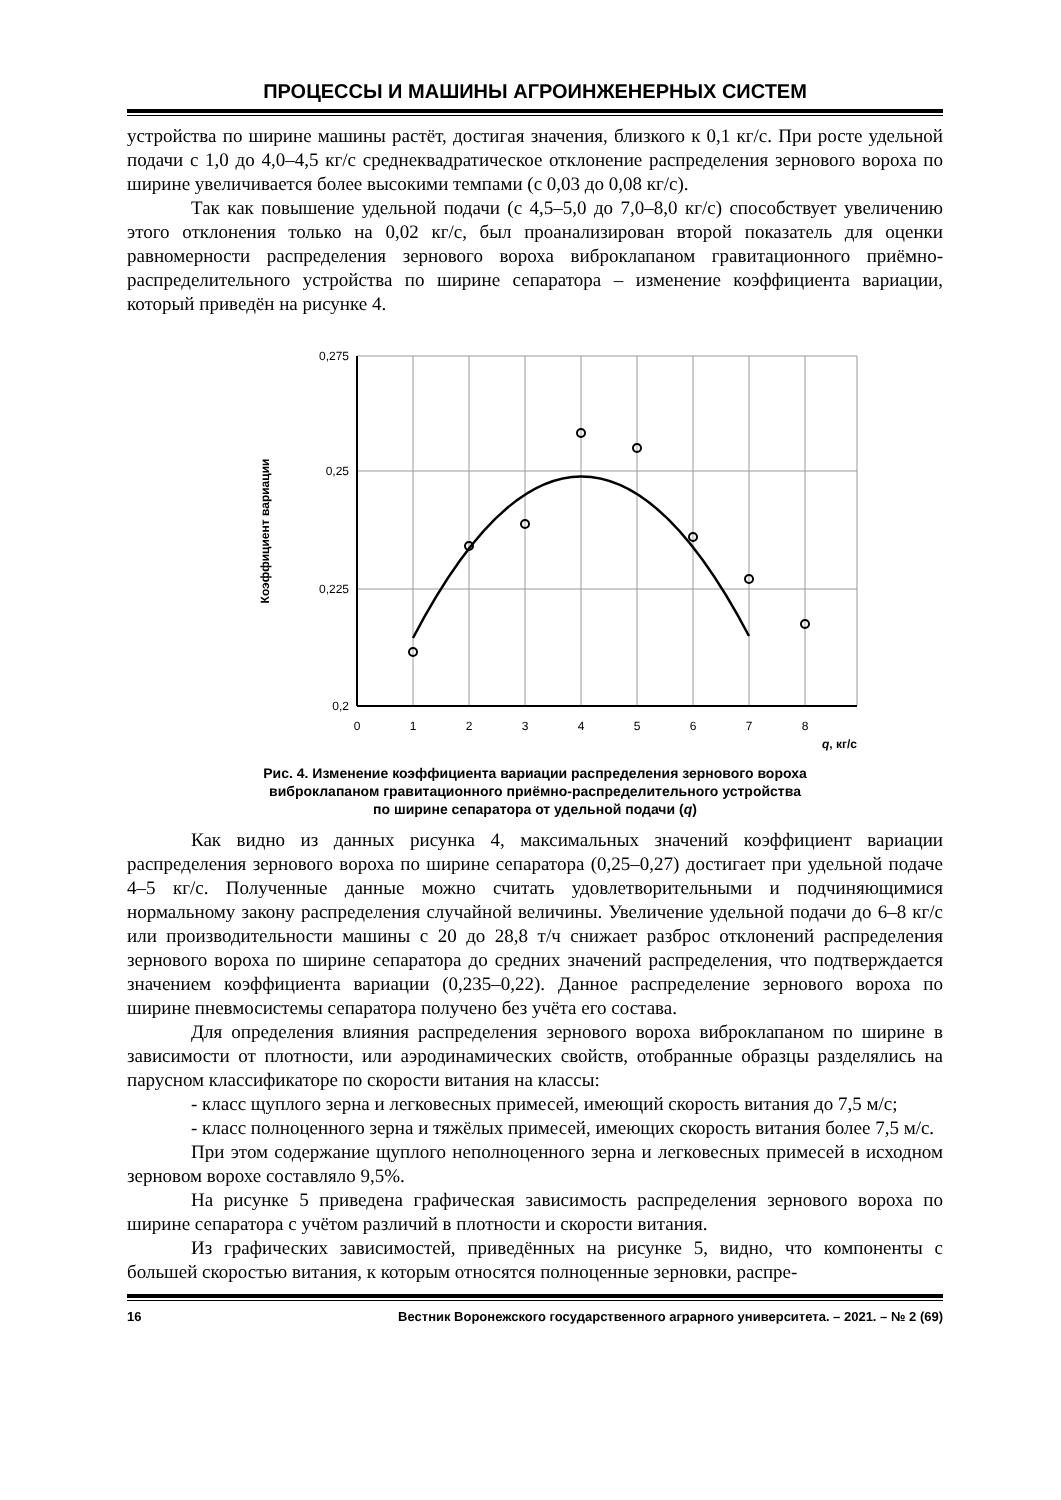ПРОЦЕССЫ И МАШИНЫ АГРОИНЖЕНЕРНЫХ СИСТЕМ
устройства по ширине машины растёт, достигая значения, близкого к 0,1 кг/с. При росте удельной подачи с 1,0 до 4,0–4,5 кг/с среднеквадратическое отклонение распределения зернового вороха по ширине увеличивается более высокими темпами (с 0,03 до 0,08 кг/с).
Так как повышение удельной подачи (с 4,5–5,0 до 7,0–8,0 кг/с) способствует увеличению этого отклонения только на 0,02 кг/с, был проанализирован второй показатель для оценки равномерности распределения зернового вороха виброклапаном гравитационного приёмно-распределительного устройства по ширине сепаратора – изменение коэффициента вариации, который приведён на рисунке 4.
0,275
0,25
0,225
0,2
0
1
2
3
4
5
6
7
8
q, кг/с
Коэффициент вариации
Рис. 4. Изменение коэффициента вариации распределения зернового вороха
виброклапаном гравитационного приёмно-распределительного устройства
по ширине сепаратора от удельной подачи (q)
Как видно из данных рисунка 4, максимальных значений коэффициент вариации распределения зернового вороха по ширине сепаратора (0,25–0,27) достигает при удельной подаче 4–5 кг/с. Полученные данные можно считать удовлетворительными и подчиняющимися нормальному закону распределения случайной величины. Увеличение удельной подачи до 6–8 кг/с или производительности машины с 20 до 28,8 т/ч снижает разброс отклонений распределения зернового вороха по ширине сепаратора до средних значений распределения, что подтверждается значением коэффициента вариации (0,235–0,22). Данное распределение зернового вороха по ширине пневмосистемы сепаратора получено без учёта его состава.
Для определения влияния распределения зернового вороха виброклапаном по ширине в зависимости от плотности, или аэродинамических свойств, отобранные образцы разделялись на парусном классификаторе по скорости витания на классы:
- класс щуплого зерна и легковесных примесей, имеющий скорость витания до 7,5 м/с;
- класс полноценного зерна и тяжёлых примесей, имеющих скорость витания более 7,5 м/с.
При этом содержание щуплого неполноценного зерна и легковесных примесей в исходном зерновом ворохе составляло 9,5%.
На рисунке 5 приведена графическая зависимость распределения зернового вороха по ширине сепаратора с учётом различий в плотности и скорости витания.
Из графических зависимостей, приведённых на рисунке 5, видно, что компоненты с большей скоростью витания, к которым относятся полноценные зерновки, распре-
16 Вестник Воронежского государственного аграрного университета. – 2021. – № 2 (69)